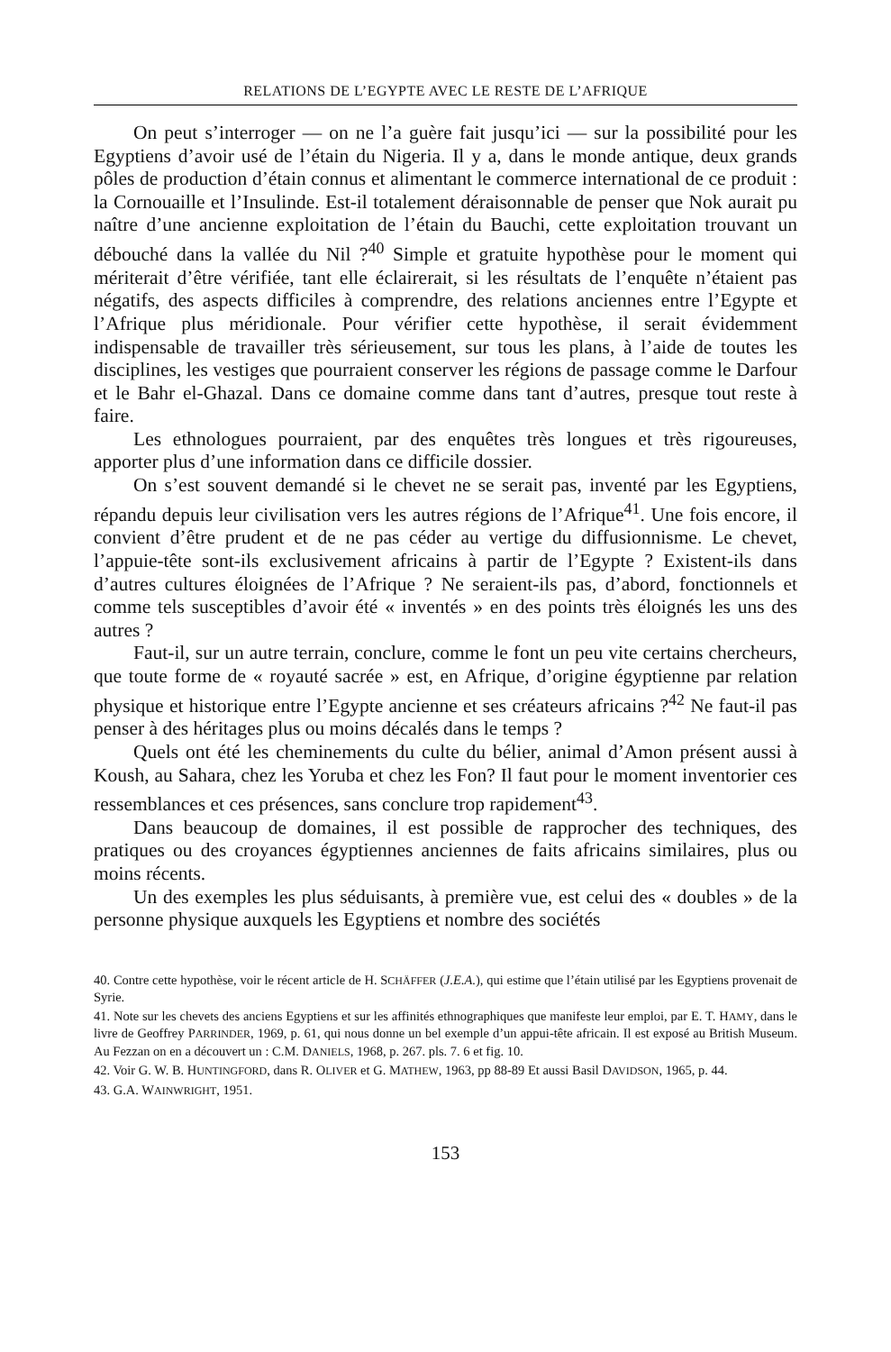RELATIONS DE L’EGYPTE AVEC LE RESTE DE L’AFRIQUE
On peut s’interroger — on ne l’a guère fait jusqu’ici — sur la possibilité pour les Egyptiens d’avoir usé de l’étain du Nigeria. Il y a, dans le monde antique, deux grands pôles de production d’étain connus et alimentant le commerce international de ce produit : la Cornouaille et l’Insulinde. Est-il totalement déraisonnable de penser que Nok aurait pu naître d’une ancienne exploitation de l’étain du Bauchi, cette exploitation trouvant un débouché dans la vallée du Nil ?<sup>40</sup> Simple et gratuite hypothèse pour le moment qui mériterait d’être vérifiée, tant elle éclairerait, si les résultats de l’enquête n’étaient pas négatifs, des aspects difficiles à comprendre, des relations anciennes entre l’Egypte et l’Afrique plus méridionale. Pour vérifier cette hypothèse, il serait évidemment indispensable de travailler très sérieusement, sur tous les plans, à l’aide de toutes les disciplines, les vestiges que pourraient conserver les régions de passage comme le Darfour et le Bahr el-Ghazal. Dans ce domaine comme dans tant d’autres, presque tout reste à faire.
Les ethnologues pourraient, par des enquêtes très longues et très rigoureuses, apporter plus d’une information dans ce difficile dossier.
On s’est souvent demandé si le chevet ne se serait pas, inventé par les Egyptiens, répandu depuis leur civilisation vers les autres régions de l’Afrique<sup>41</sup>. Une fois encore, il convient d’être prudent et de ne pas céder au vertige du diffusionnisme. Le chevet, l’appuie-tête sont-ils exclusivement africains à partir de l’Egypte ? Existent-ils dans d’autres cultures éloignées de l’Afrique ? Ne seraient-ils pas, d’abord, fonctionnels et comme tels susceptibles d’avoir été « inventés » en des points très éloignés les uns des autres ?
Faut-il, sur un autre terrain, conclure, comme le font un peu vite certains chercheurs, que toute forme de « royauté sacrée » est, en Afrique, d’origine égyptienne par relation physique et historique entre l’Egypte ancienne et ses créateurs africains ?<sup>42</sup> Ne faut-il pas penser à des héritages plus ou moins décalés dans le temps ?
Quels ont été les cheminements du culte du bélier, animal d’Amon présent aussi à Koush, au Sahara, chez les Yoruba et chez les Fon? Il faut pour le moment inventorier ces ressemblances et ces présences, sans conclure trop rapidement<sup>43</sup>.
Dans beaucoup de domaines, il est possible de rapprocher des techniques, des pratiques ou des croyances égyptiennes anciennes de faits africains similaires, plus ou moins récents.
Un des exemples les plus séduisants, à première vue, est celui des « doubles » de la personne physique auxquels les Egyptiens et nombre des sociétés
40. Contre cette hypothèse, voir le récent article de H. SCHÄFFER (J.E.A.), qui estime que l’étain utilisé par les Egyptiens provenait de Syrie.
41. Note sur les chevets des anciens Egyptiens et sur les affinités ethnographiques que manifeste leur emploi, par E. T. HAMY, dans le livre de Geoffrey PARRINDER, 1969, p. 61, qui nous donne un bel exemple d’un appui-tête africain. Il est exposé au British Museum. Au Fezzan on en a découvert un : C.M. DANIELS, 1968, p. 267. pls. 7. 6 et fig. 10.
42. Voir G. W. B. HUNTINGFORD, dans R. OLIVER et G. MATHEW, 1963, pp 88-89 Et aussi Basil DAVIDSON, 1965, p. 44.
43. G.A. WAINWRIGHT, 1951.
153